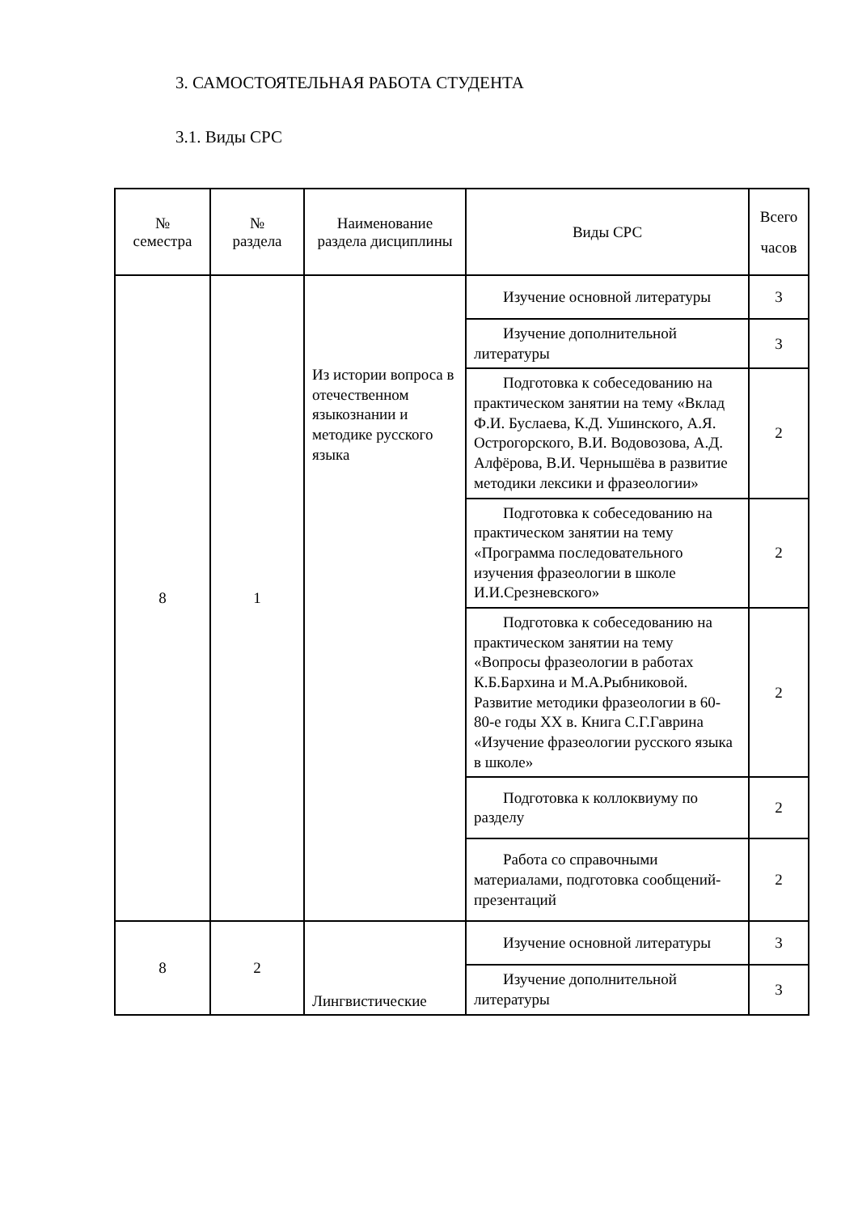3. САМОСТОЯТЕЛЬНАЯ РАБОТА СТУДЕНТА
3.1. Виды СРС
| № семестра | № раздела | Наименование раздела дисциплины | Виды СРС | Всего часов |
| --- | --- | --- | --- | --- |
| 8 | 1 | Из истории вопроса в отечественном языкознании и методике русского языка | Изучение основной литературы | 3 |
| | | | Изучение дополнительной литературы | 3 |
| | | | Подготовка к собеседованию на практическом занятии на тему «Вклад Ф.И. Буслаева, К.Д. Ушинского, А.Я. Острогорского, В.И. Водовозова, А.Д. Алфёрова, В.И. Чернышёва в развитие методики лексики и фразеологии» | 2 |
| | | | Подготовка к собеседованию на практическом занятии на тему «Программа последовательного изучения фразеологии в школе И.И.Срезневского» | 2 |
| | | | Подготовка к собеседованию на практическом занятии на тему «Вопросы фразеологии в работах К.Б.Бархина и М.А.Рыбниковой. Развитие методики фразеологии в 60-80-е годы XX в. Книга С.Г.Гаврина «Изучение фразеологии русского языка в школе» | 2 |
| | | | Подготовка к коллоквиуму по разделу | 2 |
| | | | Работа со справочными материалами, подготовка сообщений-презентаций | 2 |
| 8 | 2 | Лингвистические | Изучение основной литературы | 3 |
| | | | Изучение дополнительной литературы | 3 |